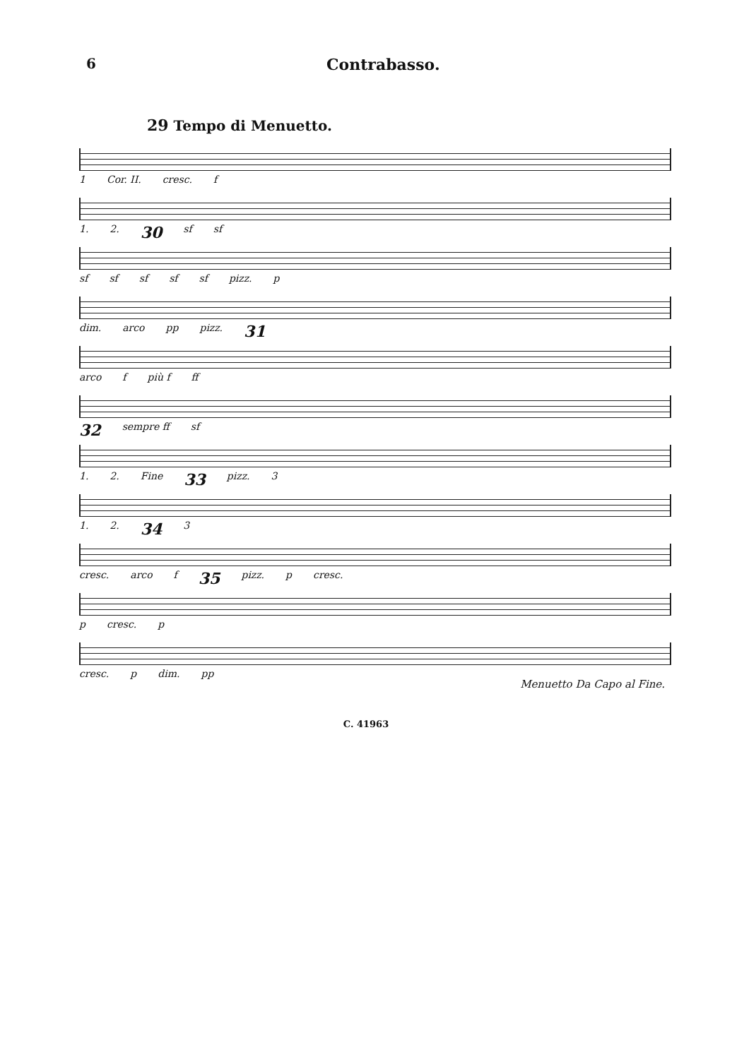6 Contrabasso.
29 Tempo di Menuetto.
1 Cor. II. cresc. f
1. 2. 30 sf sf
sf sf sf sf sf pizz. p
dim. arco pp pizz. 31
arco f più f ff
32 sempre ff sf
1. 2. Fine 33 pizz. 3
1. 2. 34 3
cresc. arco f 35 pizz. p cresc.
p cresc. p
cresc. p dim. pp
Menuetto Da Capo al Fine.
C. 41963